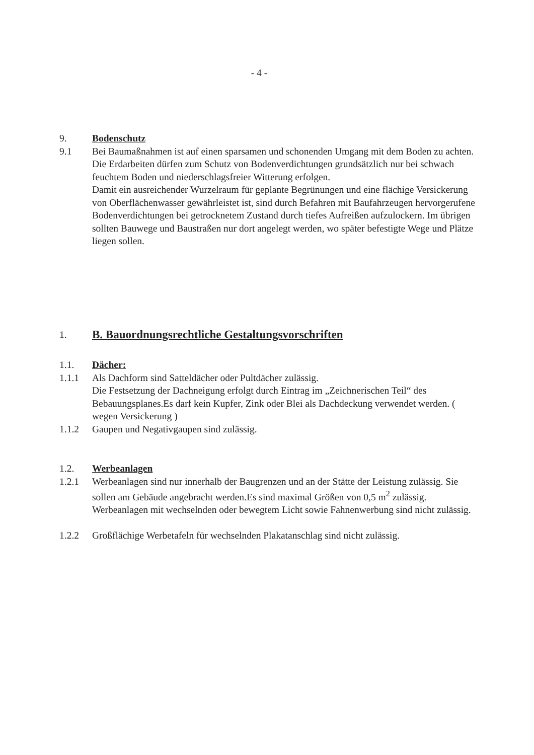- 4 -
9. Bodenschutz
9.1 Bei Baumaßnahmen ist auf einen sparsamen und schonenden Umgang mit dem Boden zu achten.
Die Erdarbeiten dürfen zum Schutz von Bodenverdichtungen grundsätzlich nur bei schwach feuchtem Boden und niederschlagsfreier Witterung erfolgen.
Damit ein ausreichender Wurzelraum für geplante Begrünungen und eine flächige Versickerung von Oberflächenwasser gewährleistet ist, sind durch Befahren mit Baufahrzeugen hervorgerufene Bodenverdichtungen bei getrocknetem Zustand durch tiefes Aufreißen aufzulockern. Im übrigen sollten Bauwege und Baustraßen nur dort angelegt werden, wo später befestigte Wege und Plätze liegen sollen.
1.
B. Bauordnungsrechtliche Gestaltungsvorschriften
1.1. Dächer:
1.1.1 Als Dachform sind Satteldächer oder Pultdächer zulässig.
Die Festsetzung der Dachneigung erfolgt durch Eintrag im „Zeichnerischen Teil“ des Bebauungsplanes.Es darf kein Kupfer, Zink oder Blei als Dachdeckung verwendet werden. ( wegen Versickerung )
1.1.2 Gaupen und Negativgaupen sind zulässig.
1.2. Werbeanlagen
1.2.1 Werbeanlagen sind nur innerhalb der Baugrenzen und an der Stätte der Leistung zulässig. Sie sollen am Gebäude angebracht werden.Es sind maximal Größen von 0,5 m<sup>2</sup> zulässig.
Werbeanlagen mit wechselnden oder bewegtem Licht sowie Fahnenwerbung sind nicht zulässig.
1.2.2 Großflächige Werbetafeln für wechselnden Plakatanschlag sind nicht zulässig.